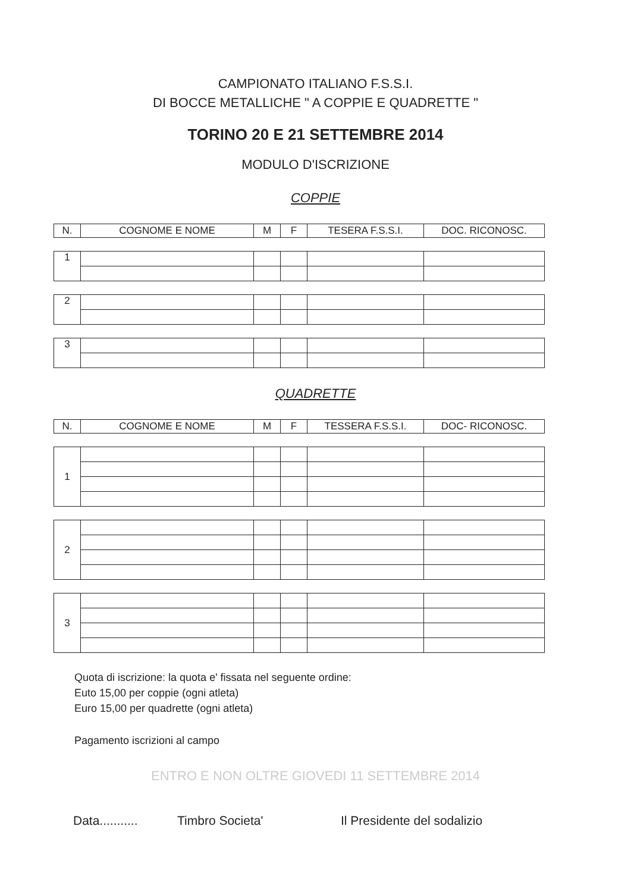CAMPIONATO ITALIANO F.S.S.I.
DI BOCCE METALLICHE " A COPPIE E QUADRETTE "
TORINO 20 E 21 SETTEMBRE 2014
MODULO D'ISCRIZIONE
COPPIE
| N. | COGNOME E NOME | M | F | TESERA F.S.S.I. | DOC. RICONOSC. |
| --- | --- | --- | --- | --- | --- |
| 1 | | | | | |
| 2 | | | | | |
| 3 | | | | | |
QUADRETTE
| N. | COGNOME E NOME | M | F | TESSERA F.S.S.I. | DOC- RICONOSC. |
| --- | --- | --- | --- | --- | --- |
| 1 | | | | | |
| 2 | | | | | |
| 3 | | | | | |
Quota di iscrizione: la quota e' fissata nel seguente ordine:
Euto 15,00 per coppie (ogni atleta)
Euro 15,00 per quadrette (ogni atleta)
Pagamento iscrizioni al campo
ENTRO E NON OLTRE GIOVEDI 11 SETTEMBRE 2014
Data........... Timbro Societa' Il Presidente del sodalizio